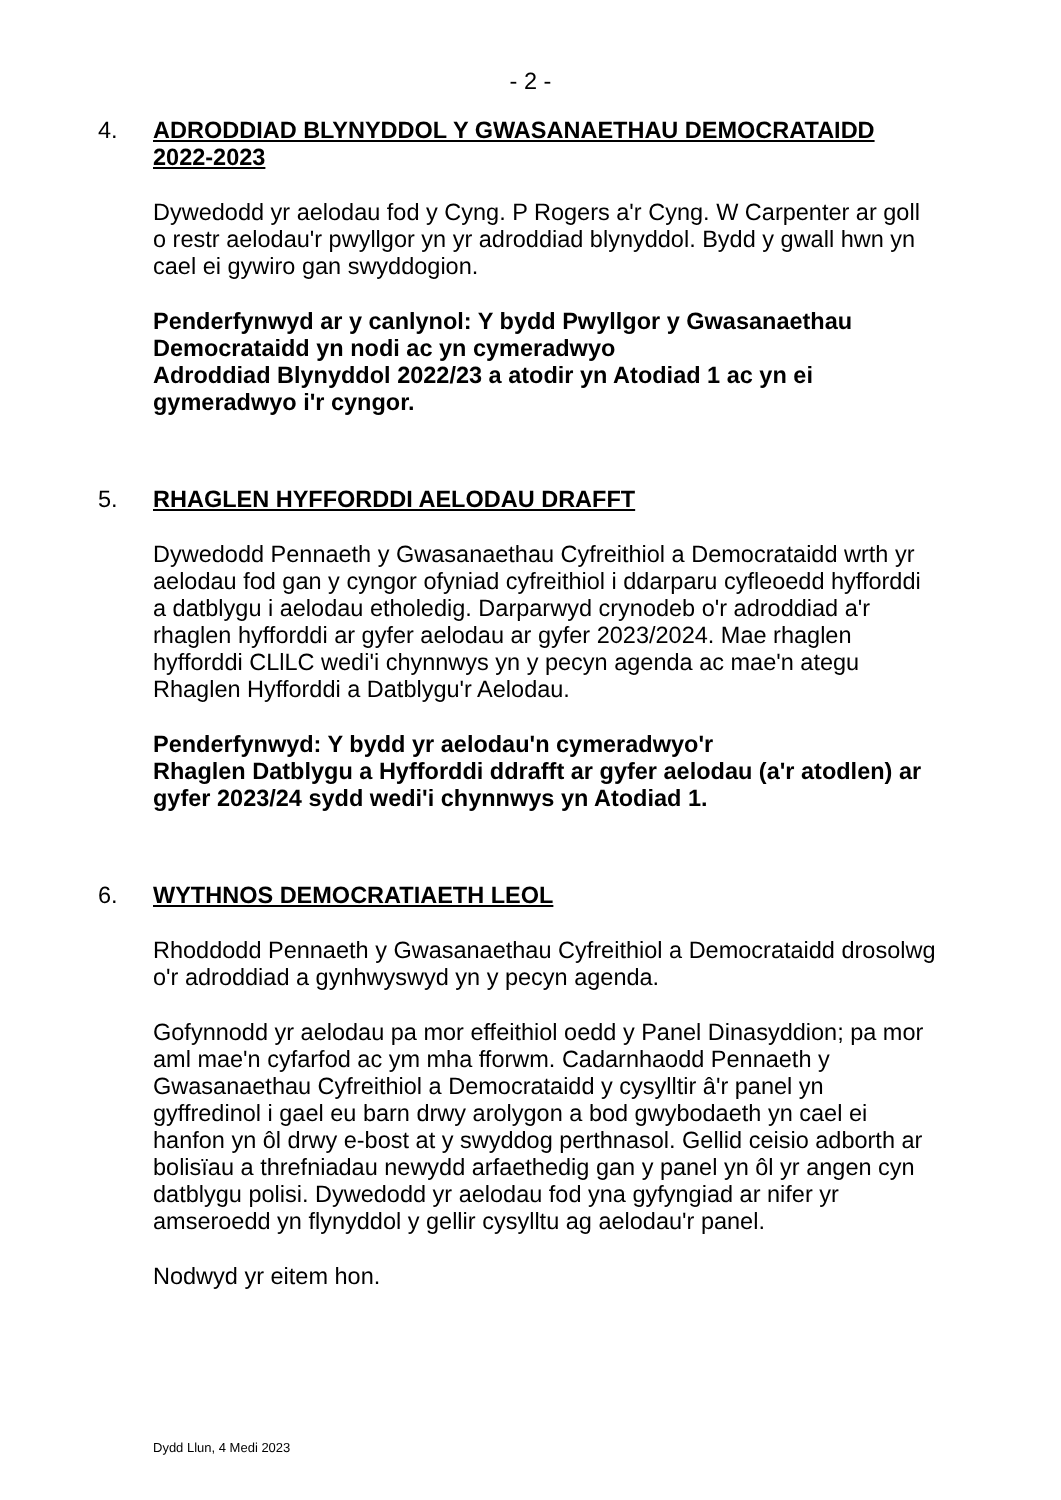- 2 -
4.
ADRODDIAD BLYNYDDOL Y GWASANAETHAU DEMOCRATAIDD 2022-2023
Dywedodd yr aelodau fod y Cyng. P Rogers a'r Cyng. W Carpenter ar goll o restr aelodau'r pwyllgor yn yr adroddiad blynyddol. Bydd y gwall hwn yn cael ei gywiro gan swyddogion.
Penderfynwyd ar y canlynol: Y bydd Pwyllgor y Gwasanaethau Democrataidd yn nodi ac yn cymeradwyo
Adroddiad Blynyddol 2022/23 a atodir yn Atodiad 1 ac yn ei gymeradwyo i'r cyngor.
5.
RHAGLEN HYFFORDDI AELODAU DRAFFT
Dywedodd Pennaeth y Gwasanaethau Cyfreithiol a Democrataidd wrth yr aelodau fod gan y cyngor ofyniad cyfreithiol i ddarparu cyfleoedd hyfforddi a datblygu i aelodau etholedig. Darparwyd crynodeb o'r adroddiad a'r rhaglen hyfforddi ar gyfer aelodau ar gyfer 2023/2024. Mae rhaglen hyfforddi CLlLC wedi'i chynnwys yn y pecyn agenda ac mae'n ategu Rhaglen Hyfforddi a Datblygu'r Aelodau.
Penderfynwyd: Y bydd yr aelodau'n cymeradwyo'r
Rhaglen Datblygu a Hyfforddi ddrafft ar gyfer aelodau (a'r atodlen) ar gyfer 2023/24 sydd wedi'i chynnwys yn Atodiad 1.
6.
WYTHNOS DEMOCRATIAETH LEOL
Rhoddodd Pennaeth y Gwasanaethau Cyfreithiol a Democrataidd drosolwg o'r adroddiad a gynhwyswyd yn y pecyn agenda.
Gofynnodd yr aelodau pa mor effeithiol oedd y Panel Dinasyddion; pa mor aml mae'n cyfarfod ac ym mha fforwm. Cadarnhaodd Pennaeth y Gwasanaethau Cyfreithiol a Democrataidd y cysylltir â'r panel yn gyffredinol i gael eu barn drwy arolygon a bod gwybodaeth yn cael ei hanfon yn ôl drwy e-bost at y swyddog perthnasol. Gellid ceisio adborth ar bolisïau a threfniadau newydd arfaethedig gan y panel yn ôl yr angen cyn datblygu polisi. Dywedodd yr aelodau fod yna gyfyngiad ar nifer yr amseroedd yn flynyddol y gellir cysylltu ag aelodau'r panel.
Nodwyd yr eitem hon.
Dydd Llun, 4 Medi 2023